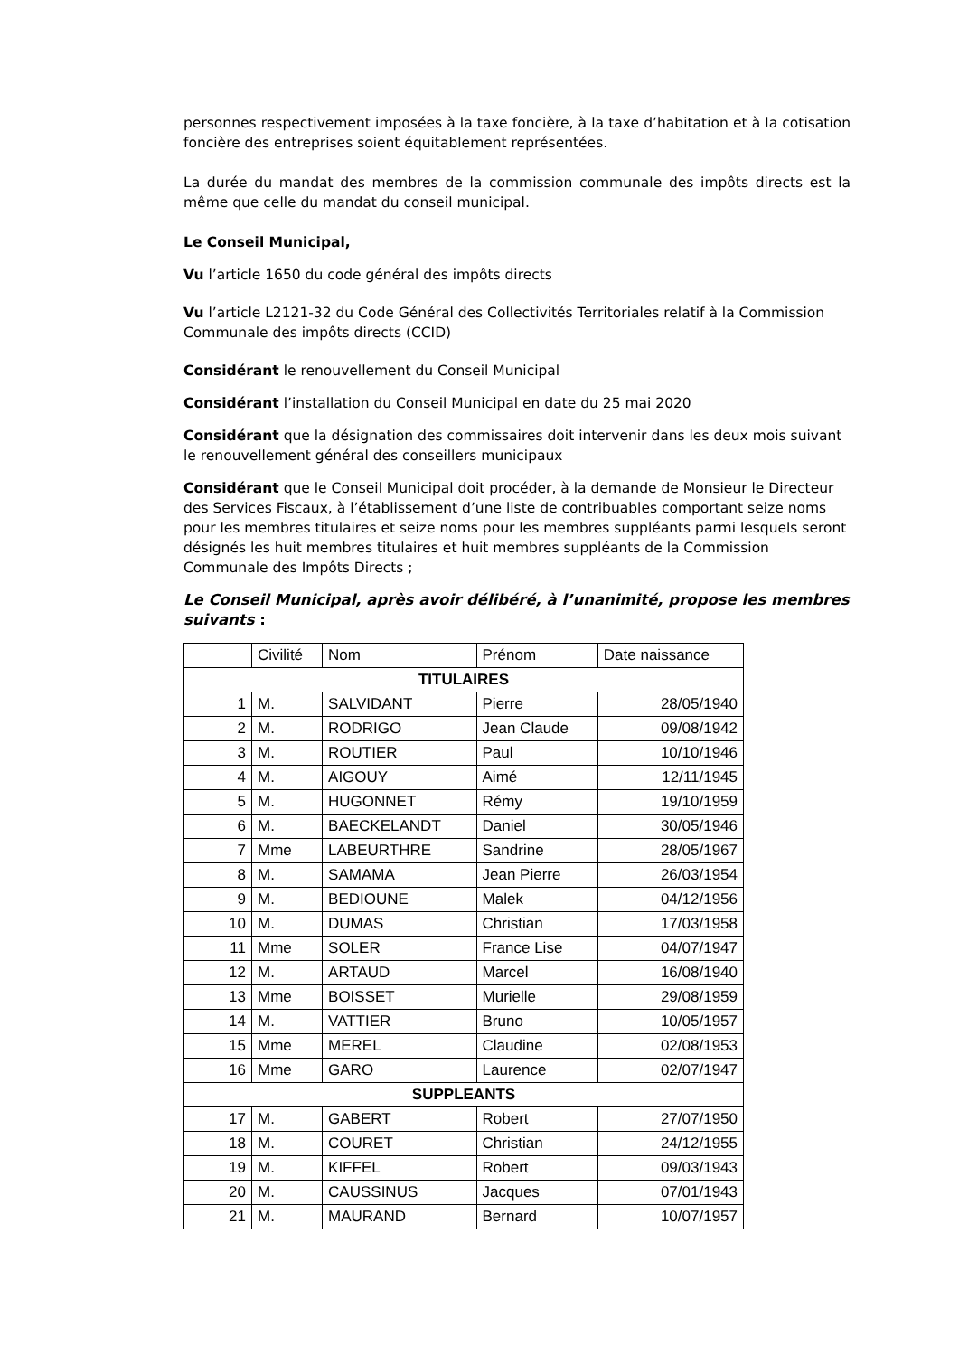personnes respectivement imposées à la taxe foncière, à la taxe d’habitation et à la cotisation foncière des entreprises soient équitablement représentées.
La durée du mandat des membres de la commission communale des impôts directs est la même que celle du mandat du conseil municipal.
Le Conseil Municipal,
Vu l’article 1650 du code général des impôts directs
Vu l’article L2121-32 du Code Général des Collectivités Territoriales relatif à la Commission Communale des impôts directs (CCID)
Considérant le renouvellement du Conseil Municipal
Considérant l’installation du Conseil Municipal en date du 25 mai 2020
Considérant que la désignation des commissaires doit intervenir dans les deux mois suivant le renouvellement général des conseillers municipaux
Considérant que le Conseil Municipal doit procéder, à la demande de Monsieur le Directeur des Services Fiscaux, à l’établissement d’une liste de contribuables comportant seize noms pour les membres titulaires et seize noms pour les membres suppléants parmi lesquels seront désignés les huit membres titulaires et huit membres suppléants de la Commission Communale des Impôts Directs ;
Le Conseil Municipal, après avoir délibéré, à l’unanimité, propose les membres suivants :
| | Civilité | Nom | Prénom | Date naissance |
| --- | --- | --- | --- | --- |
| TITULAIRES | | | | |
| 1 | M. | SALVIDANT | Pierre | 28/05/1940 |
| 2 | M. | RODRIGO | Jean Claude | 09/08/1942 |
| 3 | M. | ROUTIER | Paul | 10/10/1946 |
| 4 | M. | AIGOUY | Aimé | 12/11/1945 |
| 5 | M. | HUGONNET | Rémy | 19/10/1959 |
| 6 | M. | BAECKELANDT | Daniel | 30/05/1946 |
| 7 | Mme | LABEURTHRE | Sandrine | 28/05/1967 |
| 8 | M. | SAMAMA | Jean Pierre | 26/03/1954 |
| 9 | M. | BEDIOUNE | Malek | 04/12/1956 |
| 10 | M. | DUMAS | Christian | 17/03/1958 |
| 11 | Mme | SOLER | France Lise | 04/07/1947 |
| 12 | M. | ARTAUD | Marcel | 16/08/1940 |
| 13 | Mme | BOISSET | Murielle | 29/08/1959 |
| 14 | M. | VATTIER | Bruno | 10/05/1957 |
| 15 | Mme | MEREL | Claudine | 02/08/1953 |
| 16 | Mme | GARO | Laurence | 02/07/1947 |
| SUPPLEANTS | | | | |
| 17 | M. | GABERT | Robert | 27/07/1950 |
| 18 | M. | COURET | Christian | 24/12/1955 |
| 19 | M. | KIFFEL | Robert | 09/03/1943 |
| 20 | M. | CAUSSINUS | Jacques | 07/01/1943 |
| 21 | M. | MAURAND | Bernard | 10/07/1957 |